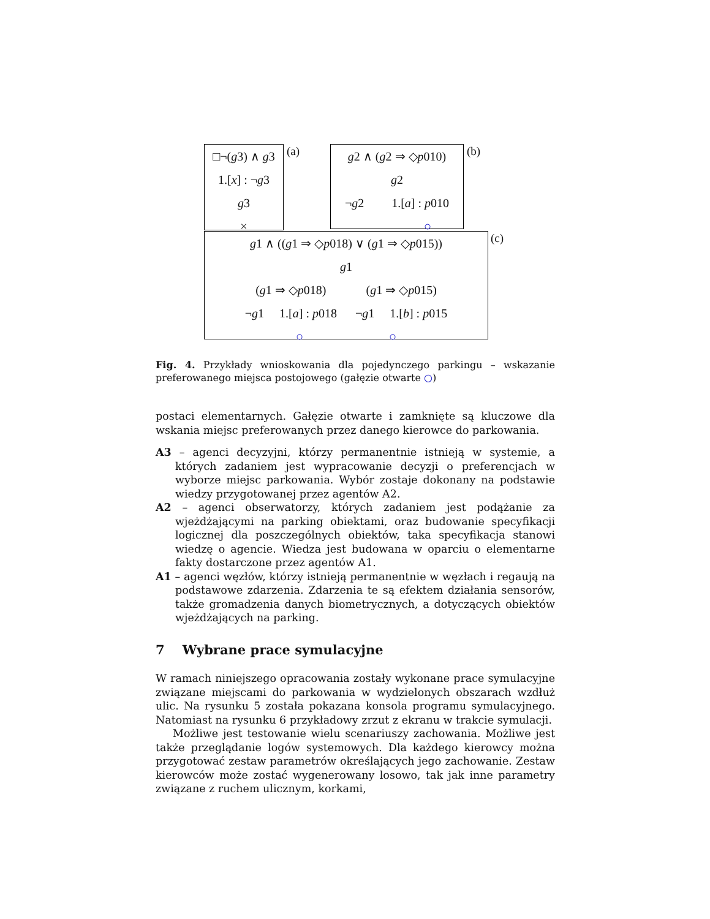□¬(g3) ∧ g3
1.[x] : ¬g3
g3
×
(a)
g2 ∧ (g2 ⇒ ◇p010)
g2
¬g2 1.[a] : p010
○
(b)
g1 ∧ ((g1 ⇒ ◇p018) ∨ (g1 ⇒ ◇p015))
g1
(g1 ⇒ ◇p018) (g1 ⇒ ◇p015)
¬g1 1.[a] : p018 ¬g1 1.[b] : p015
○ ○
(c)
Fig. 4. Przykłady wnioskowania dla pojedynczego parkingu – wskazanie preferowanego miejsca postojowego (gałęzie otwarte ○)
postaci elementarnych. Gałęzie otwarte i zamknięte są kluczowe dla wskania miejsc preferowanych przez danego kierowce do parkowania.
A3 – agenci decyzyjni, którzy permanentnie istnieją w systemie, a których zadaniem jest wypracowanie decyzji o preferencjach w wyborze miejsc parkowania. Wybór zostaje dokonany na podstawie wiedzy przygotowanej przez agentów A2.
A2 – agenci obserwatorzy, których zadaniem jest podążanie za wjeżdżającymi na parking obiektami, oraz budowanie specyfikacji logicznej dla poszczególnych obiektów, taka specyfikacja stanowi wiedzę o agencie. Wiedza jest budowana w oparciu o elementarne fakty dostarczone przez agentów A1.
A1 – agenci węzłów, którzy istnieją permanentnie w węzłach i regaują na podstawowe zdarzenia. Zdarzenia te są efektem działania sensorów, także gromadzenia danych biometrycznych, a dotyczących obiektów wjeżdżających na parking.
7 Wybrane prace symulacyjne
W ramach niniejszego opracowania zostały wykonane prace symulacyjne związane miejscami do parkowania w wydzielonych obszarach wzdłuż ulic. Na rysunku 5 została pokazana konsola programu symulacyjnego. Natomiast na rysunku 6 przykładowy zrzut z ekranu w trakcie symulacji.
Możliwe jest testowanie wielu scenariuszy zachowania. Możliwe jest także przeglądanie logów systemowych. Dla każdego kierowcy można przygotować zestaw parametrów określających jego zachowanie. Zestaw kierowców może zostać wygenerowany losowo, tak jak inne parametry związane z ruchem ulicznym, korkami,